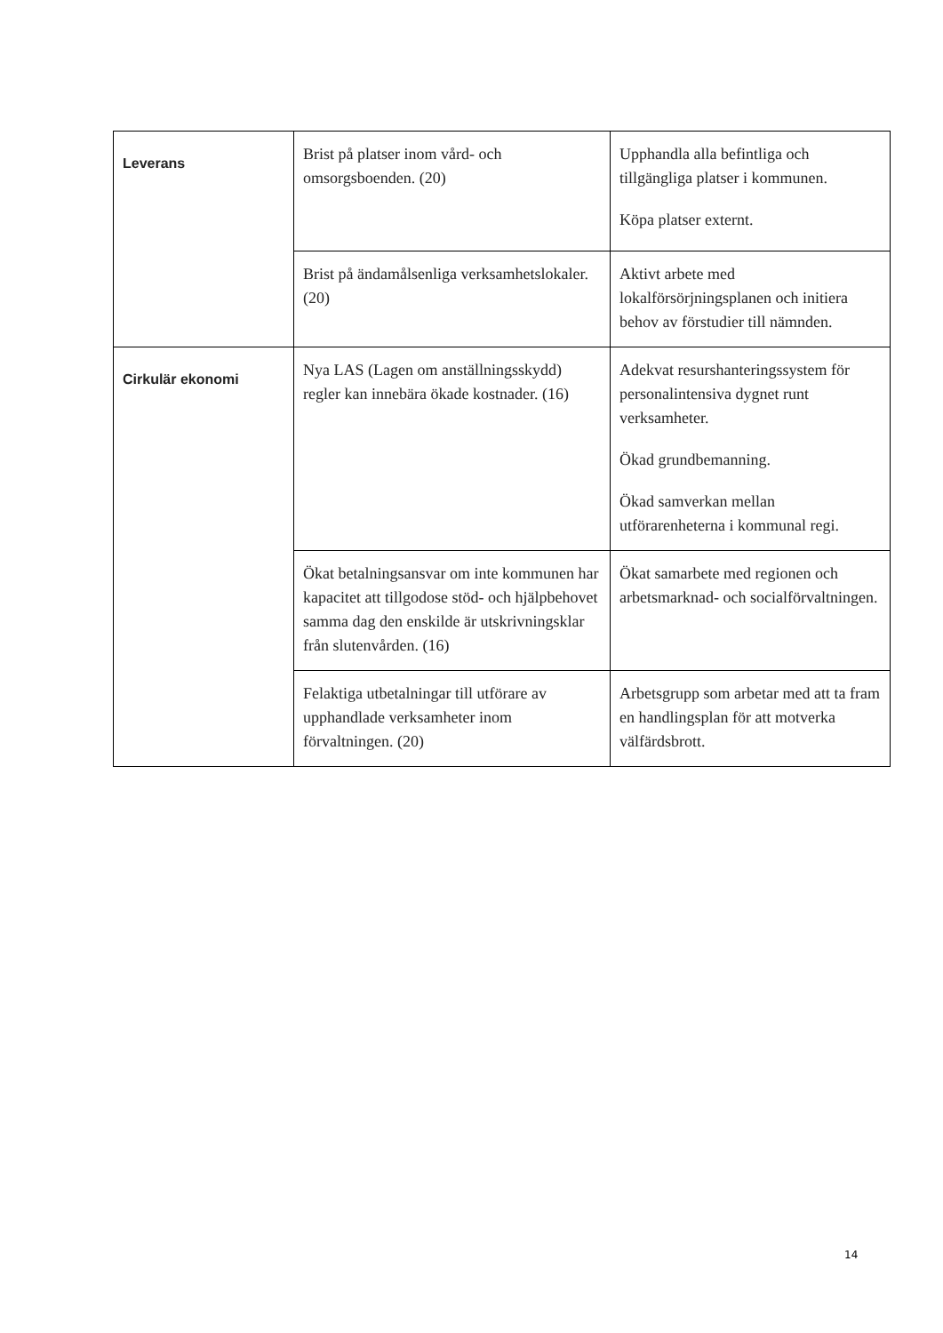| Leverans | Brist på platser inom vård- och omsorgsboenden. (20) | Upphandla alla befintliga och tillgängliga platser i kommunen. Köpa platser externt. |
| | Brist på ändamålsenliga verksamhetslokaler. (20) | Aktivt arbete med lokalförsörjningsplanen och initiera behov av förstudier till nämnden. |
| Cirkulär ekonomi | Nya LAS (Lagen om anställningsskydd) regler kan innebära ökade kostnader. (16) | Adekvat resurshanteringssystem för personalintensiva dygnet runt verksamheter. Ökad grundbemanning. Ökad samverkan mellan utförarenheterna i kommunal regi. |
| | Ökat betalningsansvar om inte kommunen har kapacitet att tillgodose stöd- och hjälpbehovet samma dag den enskilde är utskrivningsklar från slutenvården. (16) | Ökat samarbete med regionen och arbetsmarknad- och socialförvaltningen. |
| | Felaktiga utbetalningar till utförare av upphandlade verksamheter inom förvaltningen. (20) | Arbetsgrupp som arbetar med att ta fram en handlingsplan för att motverka välfärdsbrott. |
14